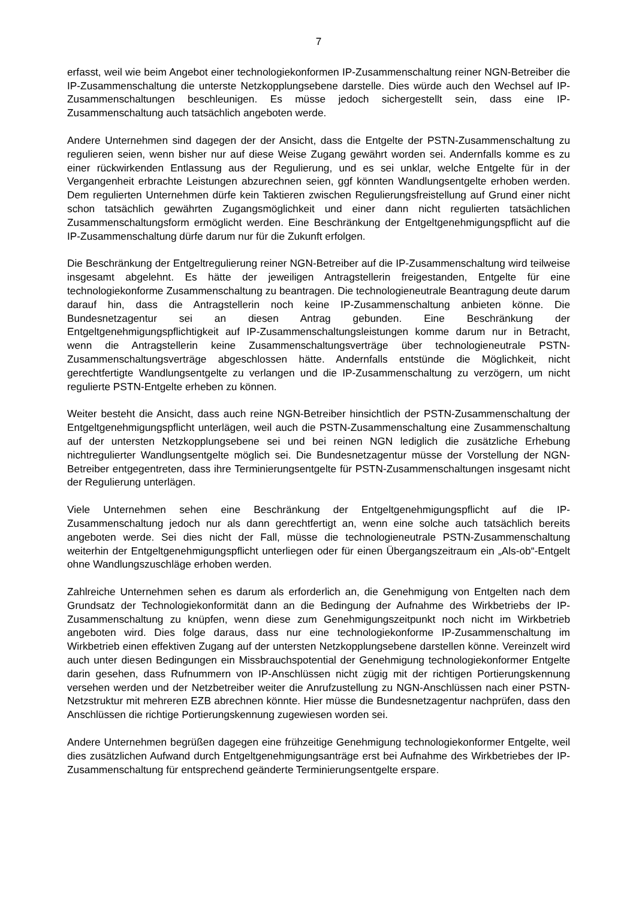7
erfasst, weil wie beim Angebot einer technologiekonformen IP-Zusammenschaltung reiner NGN-Betreiber die IP-Zusammenschaltung die unterste Netzkopplungsebene darstelle. Dies würde auch den Wechsel auf IP-Zusammenschaltungen beschleunigen. Es müsse jedoch sichergestellt sein, dass eine IP-Zusammenschaltung auch tatsächlich angeboten werde.
Andere Unternehmen sind dagegen der der Ansicht, dass die Entgelte der PSTN-Zusammenschaltung zu regulieren seien, wenn bisher nur auf diese Weise Zugang gewährt worden sei. Andernfalls komme es zu einer rückwirkenden Entlassung aus der Regulierung, und es sei unklar, welche Entgelte für in der Vergangenheit erbrachte Leistungen abzurechnen seien, ggf könnten Wandlungsentgelte erhoben werden. Dem regulierten Unternehmen dürfe kein Taktieren zwischen Regulierungsfreistellung auf Grund einer nicht schon tatsächlich gewährten Zugangsmöglichkeit und einer dann nicht regulierten tatsächlichen Zusammenschaltungsform ermöglicht werden. Eine Beschränkung der Entgeltgenehmigungspflicht auf die IP-Zusammenschaltung dürfe darum nur für die Zukunft erfolgen.
Die Beschränkung der Entgeltregulierung reiner NGN-Betreiber auf die IP-Zusammenschaltung wird teilweise insgesamt abgelehnt. Es hätte der jeweiligen Antragstellerin freigestanden, Entgelte für eine technologiekonforme Zusammenschaltung zu beantragen. Die technologieneutrale Beantragung deute darum darauf hin, dass die Antragstellerin noch keine IP-Zusammenschaltung anbieten könne. Die Bundesnetzagentur sei an diesen Antrag gebunden. Eine Beschränkung der Entgeltgenehmigungspflichtigkeit auf IP-Zusammenschaltungsleistungen komme darum nur in Betracht, wenn die Antragstellerin keine Zusammenschaltungsverträge über technologieneutrale PSTN-Zusammenschaltungsverträge abgeschlossen hätte. Andernfalls entstünde die Möglichkeit, nicht gerechtfertigte Wandlungsentgelte zu verlangen und die IP-Zusammenschaltung zu verzögern, um nicht regulierte PSTN-Entgelte erheben zu können.
Weiter besteht die Ansicht, dass auch reine NGN-Betreiber hinsichtlich der PSTN-Zusammenschaltung der Entgeltgenehmigungspflicht unterlägen, weil auch die PSTN-Zusammenschaltung eine Zusammenschaltung auf der untersten Netzkopplungsebene sei und bei reinen NGN lediglich die zusätzliche Erhebung nichtregulierter Wandlungsentgelte möglich sei. Die Bundesnetzagentur müsse der Vorstellung der NGN-Betreiber entgegentreten, dass ihre Terminierungsentgelte für PSTN-Zusammenschaltungen insgesamt nicht der Regulierung unterlägen.
Viele Unternehmen sehen eine Beschränkung der Entgeltgenehmigungspflicht auf die IP-Zusammenschaltung jedoch nur als dann gerechtfertigt an, wenn eine solche auch tatsächlich bereits angeboten werde. Sei dies nicht der Fall, müsse die technologieneutrale PSTN-Zusammenschaltung weiterhin der Entgeltgenehmigungspflicht unterliegen oder für einen Übergangszeitraum ein „Als-ob“-Entgelt ohne Wandlungszuschläge erhoben werden.
Zahlreiche Unternehmen sehen es darum als erforderlich an, die Genehmigung von Entgelten nach dem Grundsatz der Technologiekonformität dann an die Bedingung der Aufnahme des Wirkbetriebs der IP-Zusammenschaltung zu knüpfen, wenn diese zum Genehmigungszeitpunkt noch nicht im Wirkbetrieb angeboten wird. Dies folge daraus, dass nur eine technologiekonforme IP-Zusammenschaltung im Wirkbetrieb einen effektiven Zugang auf der untersten Netzkopplungsebene darstellen könne. Vereinzelt wird auch unter diesen Bedingungen ein Missbrauchspotential der Genehmigung technologiekonformer Entgelte darin gesehen, dass Rufnummern von IP-Anschlüssen nicht zügig mit der richtigen Portierungskennung versehen werden und der Netzbetreiber weiter die Anrufzustellung zu NGN-Anschlüssen nach einer PSTN-Netzstruktur mit mehreren EZB abrechnen könnte. Hier müsse die Bundesnetzagentur nachprüfen, dass den Anschlüssen die richtige Portierungskennung zugewiesen worden sei.
Andere Unternehmen begrüßen dagegen eine frühzeitige Genehmigung technologiekonformer Entgelte, weil dies zusätzlichen Aufwand durch Entgeltgenehmigungsanträge erst bei Aufnahme des Wirkbetriebes der IP-Zusammenschaltung für entsprechend geänderte Terminierungsentgelte erspare.